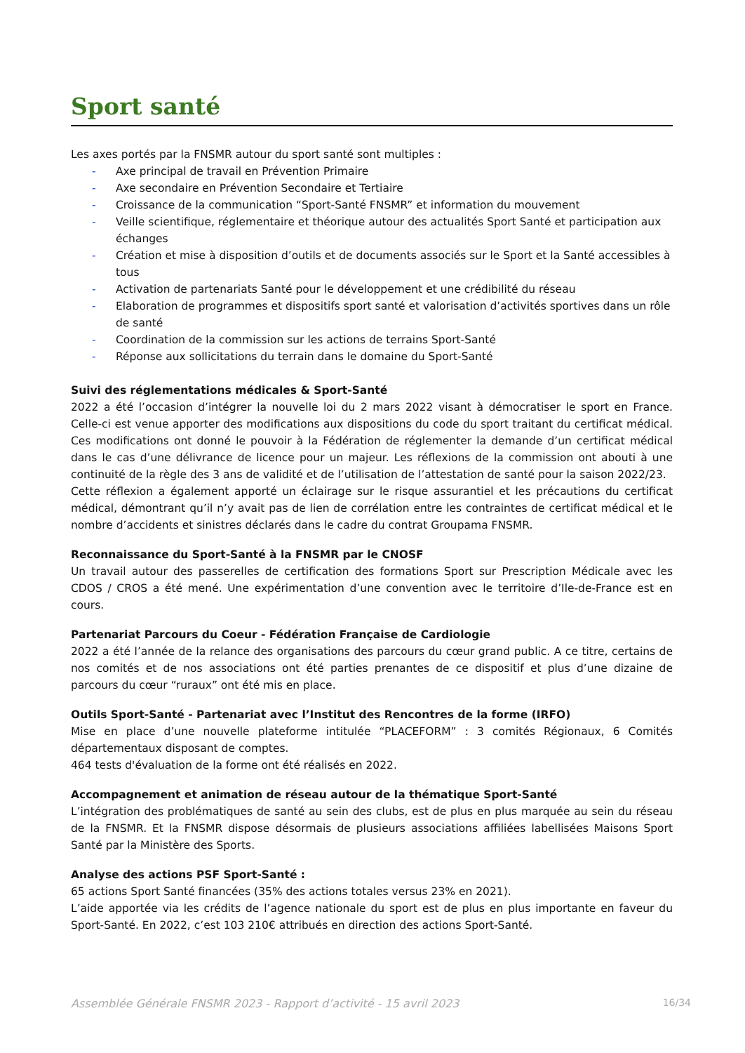Sport santé
Les axes portés par la FNSMR autour du sport santé sont multiples :
- Axe principal de travail en Prévention Primaire
- Axe secondaire en Prévention Secondaire et Tertiaire
- Croissance de la communication “Sport-Santé FNSMR” et information du mouvement
- Veille scientifique, réglementaire et théorique autour des actualités Sport Santé et participation aux échanges
- Création et mise à disposition d’outils et de documents associés sur le Sport et la Santé accessibles à tous
- Activation de partenariats Santé pour le développement et une crédibilité du réseau
- Elaboration de programmes et dispositifs sport santé et valorisation d’activités sportives dans un rôle de santé
- Coordination de la commission sur les actions de terrains Sport-Santé
- Réponse aux sollicitations du terrain dans le domaine du Sport-Santé
Suivi des réglementations médicales & Sport-Santé
2022 a été l’occasion d’intégrer la nouvelle loi du 2 mars 2022 visant à démocratiser le sport en France. Celle-ci est venue apporter des modifications aux dispositions du code du sport traitant du certificat médical. Ces modifications ont donné le pouvoir à la Fédération de réglementer la demande d’un certificat médical dans le cas d’une délivrance de licence pour un majeur. Les réflexions de la commission ont abouti à une continuité de la règle des 3 ans de validité et de l’utilisation de l’attestation de santé pour la saison 2022/23.
Cette réflexion a également apporté un éclairage sur le risque assurantiel et les précautions du certificat médical, démontrant qu’il n’y avait pas de lien de corrélation entre les contraintes de certificat médical et le nombre d’accidents et sinistres déclarés dans le cadre du contrat Groupama FNSMR.
Reconnaissance du Sport-Santé à la FNSMR par le CNOSF
Un travail autour des passerelles de certification des formations Sport sur Prescription Médicale avec les CDOS / CROS a été mené. Une expérimentation d’une convention avec le territoire d’Ile-de-France est en cours.
Partenariat Parcours du Coeur - Fédération Française de Cardiologie
2022 a été l’année de la relance des organisations des parcours du cœur grand public. A ce titre, certains de nos comités et de nos associations ont été parties prenantes de ce dispositif et plus d’une dizaine de parcours du cœur “ruraux” ont été mis en place.
Outils Sport-Santé - Partenariat avec l’Institut des Rencontres de la forme (IRFO)
Mise en place d’une nouvelle plateforme intitulée “PLACEFORM” : 3 comités Régionaux, 6 Comités départementaux disposant de comptes.
464 tests d'évaluation de la forme ont été réalisés en 2022.
Accompagnement et animation de réseau autour de la thématique Sport-Santé
L’intégration des problématiques de santé au sein des clubs, est de plus en plus marquée au sein du réseau de la FNSMR. Et la FNSMR dispose désormais de plusieurs associations affiliées labellisées Maisons Sport Santé par la Ministère des Sports.
Analyse des actions PSF Sport-Santé :
65 actions Sport Santé financées (35% des actions totales versus 23% en 2021).
L’aide apportée via les crédits de l’agence nationale du sport est de plus en plus importante en faveur du Sport-Santé. En 2022, c’est 103 210€ attribués en direction des actions Sport-Santé.
Assemblée Générale FNSMR 2023 - Rapport d’activité - 15 avril 2023 16/34